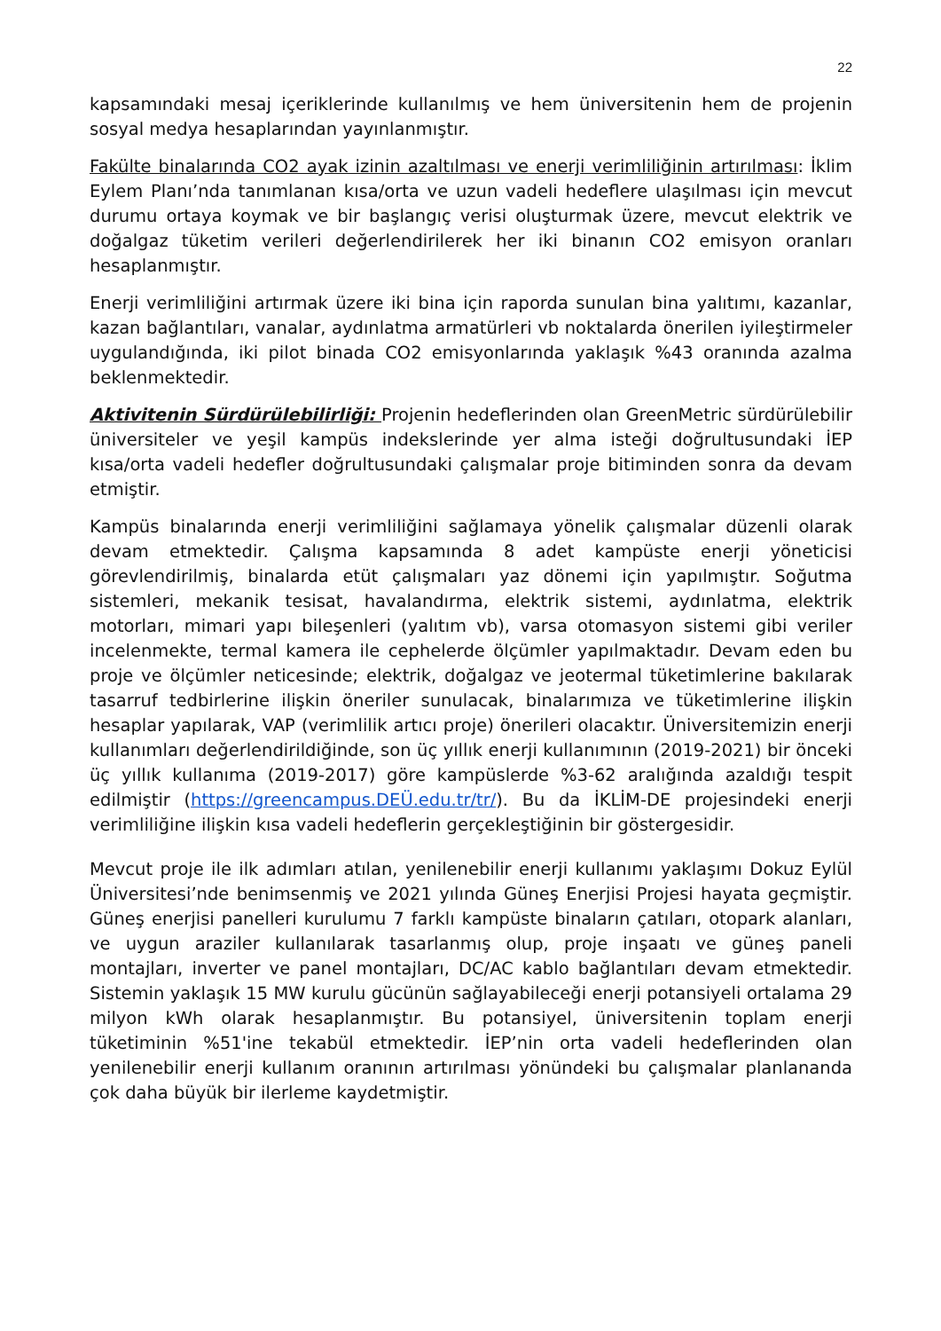22
kapsamındaki mesaj içeriklerinde kullanılmış ve hem üniversitenin hem de projenin sosyal medya hesaplarından yayınlanmıştır.
Fakülte binalarında CO2 ayak izinin azaltılması ve enerji verimliliğinin artırılması: İklim Eylem Planı’nda tanımlanan kısa/orta ve uzun vadeli hedeflere ulaşılması için mevcut durumu ortaya koymak ve bir başlangıç verisi oluşturmak üzere, mevcut elektrik ve doğalgaz tüketim verileri değerlendirilerek her iki binanın CO2 emisyon oranları hesaplanmıştır.
Enerji verimliliğini artırmak üzere iki bina için raporda sunulan bina yalıtımı, kazanlar, kazan bağlantıları, vanalar, aydınlatma armatürleri vb noktalarda önerilen iyileştirmeler uygulandığında, iki pilot binada CO2 emisyonlarında yaklaşık %43 oranında azalma beklenmektedir.
Aktivitenin Sürdürülebilirliği: Projenin hedeflerinden olan GreenMetric sürdürülebilir üniversiteler ve yeşil kampüs indekslerinde yer alma isteği doğrultusundaki İEP kısa/orta vadeli hedefler doğrultusundaki çalışmalar proje bitiminden sonra da devam etmiştir.
Kampüs binalarında enerji verimliliğini sağlamaya yönelik çalışmalar düzenli olarak devam etmektedir. Çalışma kapsamında 8 adet kampüste enerji yöneticisi görevlendirilmiş, binalarda etüt çalışmaları yaz dönemi için yapılmıştır. Soğutma sistemleri, mekanik tesisat, havalandırma, elektrik sistemi, aydınlatma, elektrik motorları, mimari yapı bileşenleri (yalıtım vb), varsa otomasyon sistemi gibi veriler incelenmekte, termal kamera ile cephelerde ölçümler yapılmaktadır. Devam eden bu proje ve ölçümler neticesinde; elektrik, doğalgaz ve jeotermal tüketimlerine bakılarak tasarruf tedbirlerine ilişkin öneriler sunulacak, binalarımıza ve tüketimlerine ilişkin hesaplar yapılarak, VAP (verimlilik artıcı proje) önerileri olacaktır. Üniversitemizin enerji kullanımları değerlendirildiğinde, son üç yıllık enerji kullanımının (2019-2021) bir önceki üç yıllık kullanıma (2019-2017) göre kampüslerde %3-62 aralığında azaldığı tespit edilmiştir (https://greencampus.DEÜ.edu.tr/tr/). Bu da İKLİM-DE projesindeki enerji verimliliğine ilişkin kısa vadeli hedeflerin gerçekleştiğinin bir göstergesidir.
Mevcut proje ile ilk adımları atılan, yenilenebilir enerji kullanımı yaklaşımı Dokuz Eylül Üniversitesi’nde benimsenmiş ve 2021 yılında Güneş Enerjisi Projesi hayata geçmiştir. Güneş enerjisi panelleri kurulumu 7 farklı kampüste binaların çatıları, otopark alanları, ve uygun araziler kullanılarak tasarlanmış olup, proje inşaatı ve güneş paneli montajları, inverter ve panel montajları, DC/AC kablo bağlantıları devam etmektedir. Sistemin yaklaşık 15 MW kurulu gücünün sağlayabileceği enerji potansiyeli ortalama 29 milyon kWh olarak hesaplanmıştır. Bu potansiyel, üniversitenin toplam enerji tüketiminin %51'ine tekabül etmektedir. İEP’nin orta vadeli hedeflerinden olan yenilenebilir enerji kullanım oranının artırılması yönündeki bu çalışmalar planlananda çok daha büyük bir ilerleme kaydetmiştir.